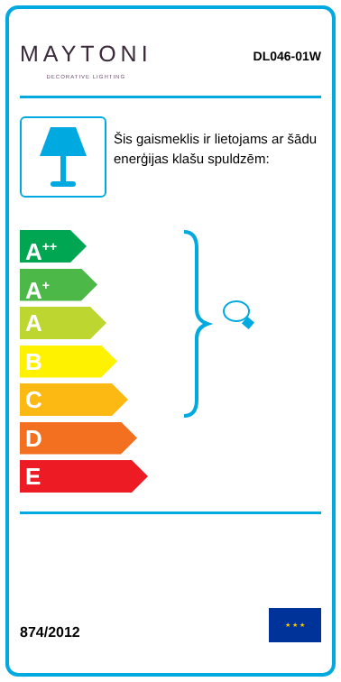MAYTONI
DECORATIVE LIGHTING
DL046-01W
Šis gaismeklis ir lietojams ar šādu enerģijas klašu spuldzēm:
A<sup>++</sup>
A<sup>+</sup>
A
B
C
D
E
874/2012
★ ★ ★